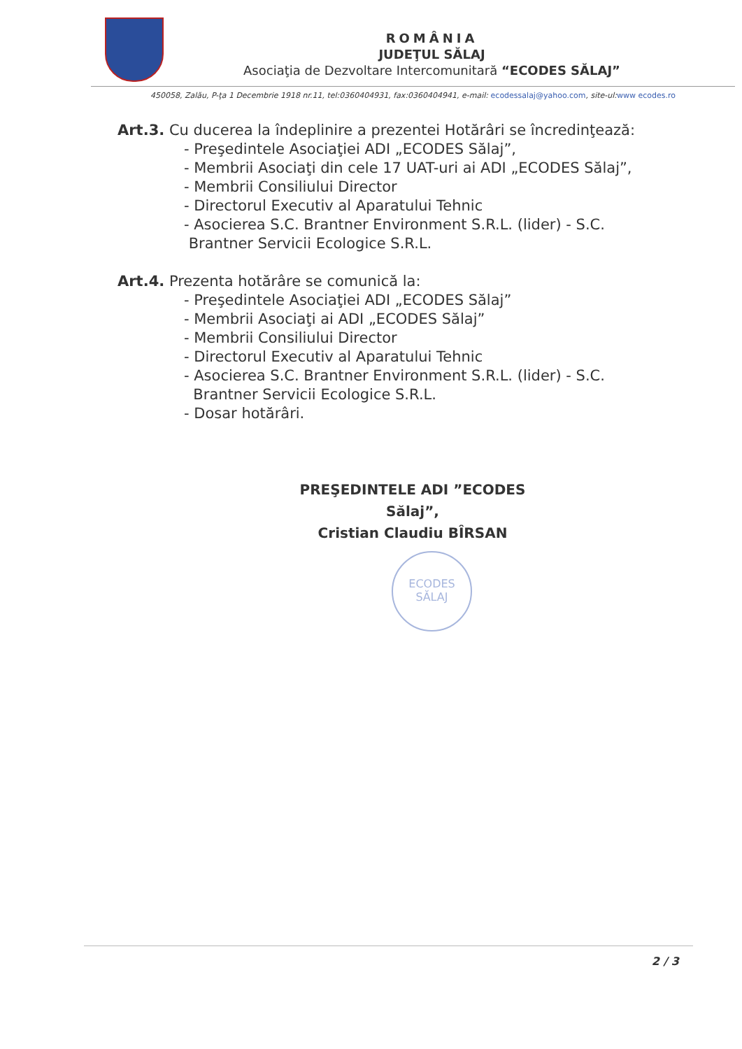ROMÂNIA
JUDEŢUL SĂLAJ
Asociaţia de Dezvoltare Intercomunitară “ECODES SĂLAJ”
450058, Zalău, P-ţa 1 Decembrie 1918 nr.11, tel:0360404931, fax:0360404941, e-mail: ecodessalaj@yahoo.com, site-ul:www ecodes.ro
Art.3. Cu ducerea la îndeplinire a prezentei Hotărâri se încredinţează:
- Preşedintele Asociaţiei ADI „ECODES Sălaj”,
- Membrii Asociaţi din cele 17 UAT-uri ai ADI „ECODES Sălaj”,
- Membrii Consiliului Director
- Directorul Executiv al Aparatului Tehnic
- Asocierea S.C. Brantner Environment S.R.L. (lider) - S.C.
Brantner Servicii Ecologice S.R.L.
Art.4. Prezenta hotărâre se comunică la:
- Preşedintele Asociaţiei ADI „ECODES Sălaj”
- Membrii Asociaţi ai ADI „ECODES Sălaj”
- Membrii Consiliului Director
- Directorul Executiv al Aparatului Tehnic
- Asocierea S.C. Brantner Environment S.R.L. (lider) - S.C.
Brantner Servicii Ecologice S.R.L.
- Dosar hotărâri.
PREŞEDINTELE ADI ”ECODES Sălaj”,
Cristian Claudiu BÎRSAN
ECODES
SĂLAJ
2 / 3